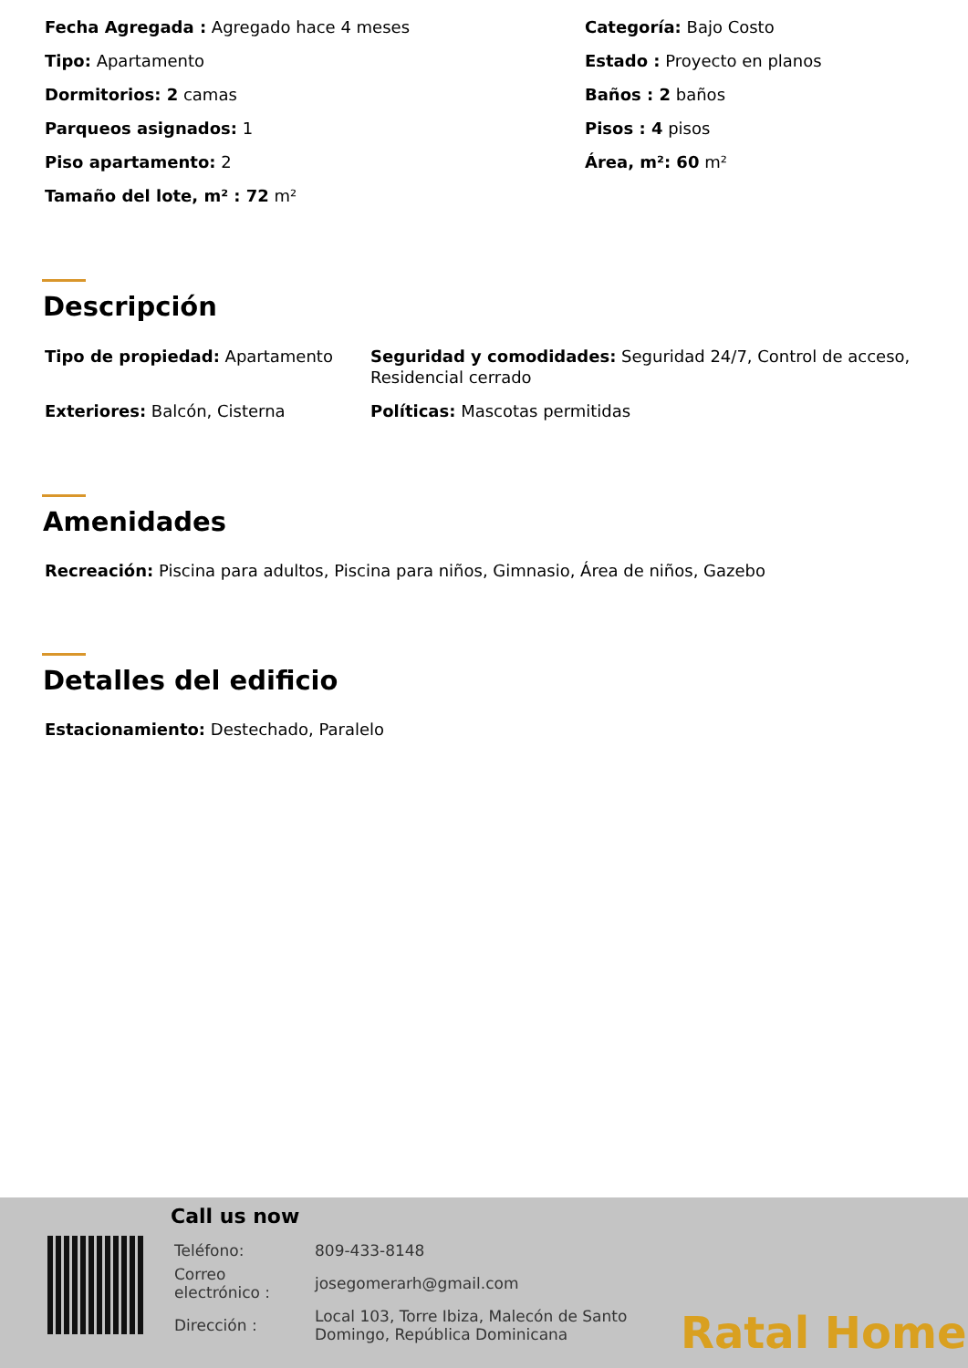Fecha Agregada : Agregado hace 4 meses
Categoría: Bajo Costo
Tipo: Apartamento
Estado : Proyecto en planos
Dormitorios: 2 camas
Baños : 2 baños
Parqueos asignados: 1
Pisos : 4 pisos
Piso apartamento: 2
Área, m²: 60 m²
Tamaño del lote, m² : 72 m²
Descripción
Tipo de propiedad: Apartamento
Seguridad y comodidades: Seguridad 24/7, Control de acceso, Residencial cerrado
Exteriores: Balcón, Cisterna
Políticas: Mascotas permitidas
Amenidades
Recreación: Piscina para adultos, Piscina para niños, Gimnasio, Área de niños, Gazebo
Detalles del edificio
Estacionamiento: Destechado, Paralelo
Call us now
| Teléfono: | 809-433-8148 |
| Correo electrónico : | josegomerarh@gmail.com |
| Dirección : | Local 103, Torre Ibiza, Malecón de Santo Domingo, República Dominicana |
Ratal Home